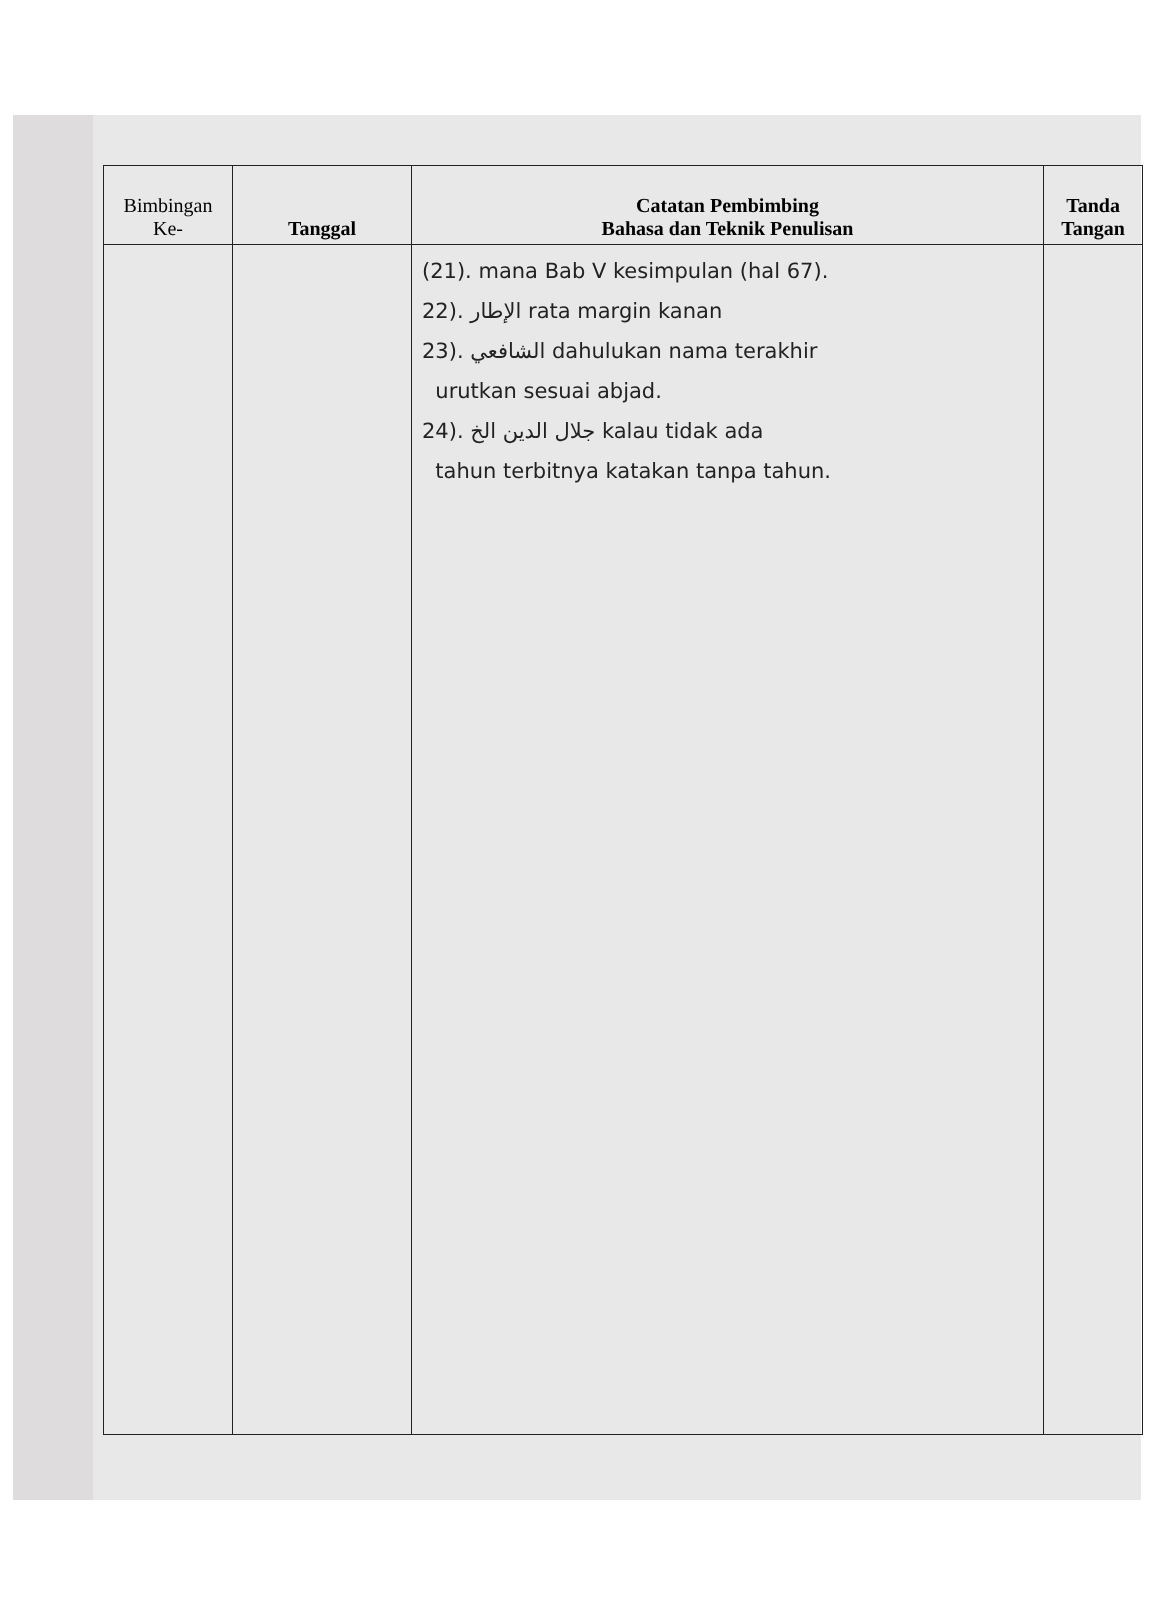| Bimbingan Ke- | Tanggal | Catatan Pembimbing Bahasa dan Teknik Penulisan | Tanda Tangan |
| --- | --- | --- | --- |
| | | (21). mana Bab V kesimpulan (hal 67). 22). الإطار rata margin kanan 23). الشافعي dahulukan nama terakhir urutkan sesuai abjad. 24). جلال الدين الخ kalau tidak ada tahun terbitnya katakan tanpa tahun. | |